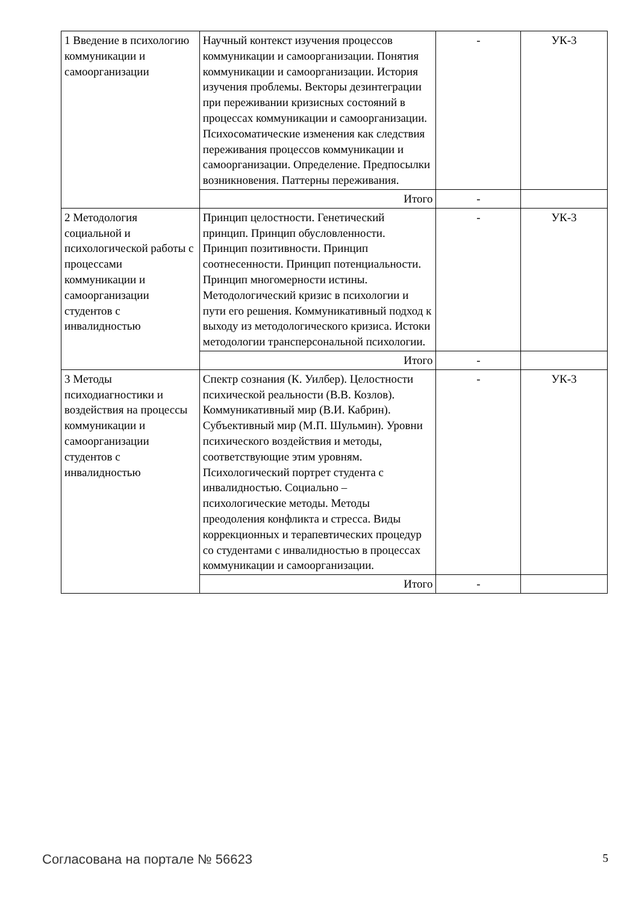| 1 Введение в психологию коммуникации и самоорганизации | Научный контекст изучения процессов коммуникации и самоорганизации. Понятия коммуникации и самоорганизации. История изучения проблемы. Векторы дезинтеграции при переживании кризисных состояний в процессах коммуникации и самоорганизации. Психосоматические изменения как следствия переживания процессов коммуникации и самоорганизации. Определение. Предпосылки возникновения. Паттерны переживания. | - | УК-3 |
| | Итого | - | |
| 2 Методология социальной и психологической работы с процессами коммуникации и самоорганизации студентов с инвалидностью | Принцип целостности. Генетический принцип. Принцип обусловленности. Принцип позитивности. Принцип соотнесенности. Принцип потенциальности. Принцип многомерности истины. Методологический кризис в психологии и пути его решения. Коммуникативный подход к выходу из методологического кризиса. Истоки методологии трансперсональной психологии. | - | УК-3 |
| | Итого | - | |
| 3 Методы психодиагностики и воздействия на процессы коммуникации и самоорганизации студентов с инвалидностью | Спектр сознания (К. Уилбер). Целостности психической реальности (В.В. Козлов). Коммуникативный мир (В.И. Кабрин). Субъективный мир (М.П. Шульмин). Уровни психического воздействия и методы, соответствующие этим уровням. Психологический портрет студента с инвалидностью. Социально – психологические методы. Методы преодоления конфликта и стресса. Виды коррекционных и терапевтических процедур со студентами с инвалидностью в процессах коммуникации и самоорганизации. | - | УК-3 |
| | Итого | - | |
Согласована на портале № 56623 5